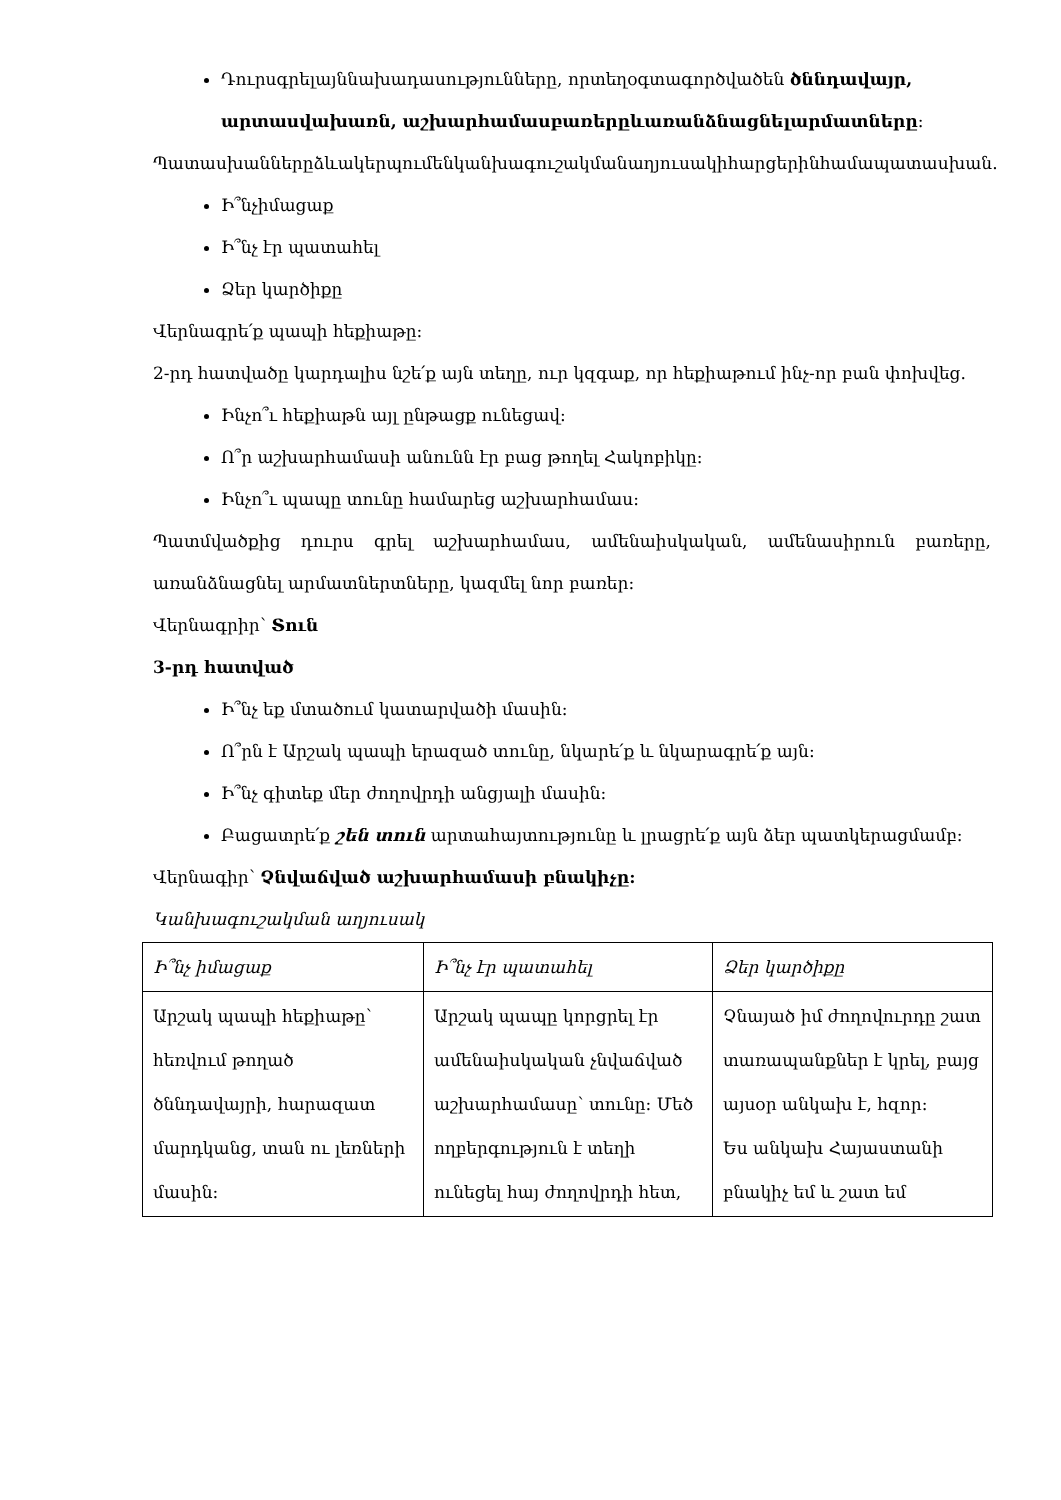Դուրսգրելայննախադասությունները, որտեղօգտագործվածեն ծննդավայր, արտասվախառն, աշխարհամասբառերըևառանձնացնելարմատները:
Պատասխաններըձևակերպումենկանխագուշակմանաղյուսակիհարցերինհամապատասխան.
Ի՞նչիմացաք
Ի՞նչ էր պատահել
Ձեր կարծիքը
Վերնագրե՛ք պապի հեքիաթը:
2-րդ հատվածը կարդալիս նշե՛ք այն տեղը, ուր կզգաք, որ հեքիաթում ինչ-որ բան փոխվեց.
Ինչո՞ւ հեքիաթն այլ ընթացք ունեցավ:
Ո՞ր աշխարհամասի անունն էր բաց թողել Հակոբիկը:
Ինչո՞ւ պապը տունը համարեց աշխարհամաս:
Պատմվածքից դուրս գրել աշխարհամաս, ամենաիսկական, ամենասիրուն բառերը, առանձնացնել արմատներտները, կազմել նոր բառեր:
Վերնագրիր՝ Տուն
3-րդ հատված
Ի՞նչ եք մտածում կատարվածի մասին:
Ո՞րն է Արշակ պապի երազած տունը, նկարե՛ք և նկարագրե՛ք այն:
Ի՞նչ գիտեք մեր ժողովրդի անցյալի մասին:
Բացատրե՛ք շեն տուն արտահայտությունը և լրացրե՛ք այն ձեր պատկերացմամբ:
Վերնագիր՝ Չնվաճված աշխարհամասի բնակիչը:
Կանխագուշակման աղյուսակ
| Ի՞նչ իմացաք | Ի՞նչ էր պատահել | Ձեր կարծիքը |
| Արշակ պապի հեքիաթը՝ հեռվում թողած ծննդավայրի, հարազատ մարդկանց, տան ու լեռների մասին: | Արշակ պապը կորցրել էր ամենաիսկական չնվաճված աշխարհամասը՝ տունը: Մեծ ողբերգություն է տեղի ունեցել հայ ժողովրդի հետ, | Չնայած իմ ժողովուրդը շատ տառապանքներ է կրել, բայց այսօր անկախ է, հզոր: Ես անկախ Հայաստանի բնակիչ եմ և շատ եմ |